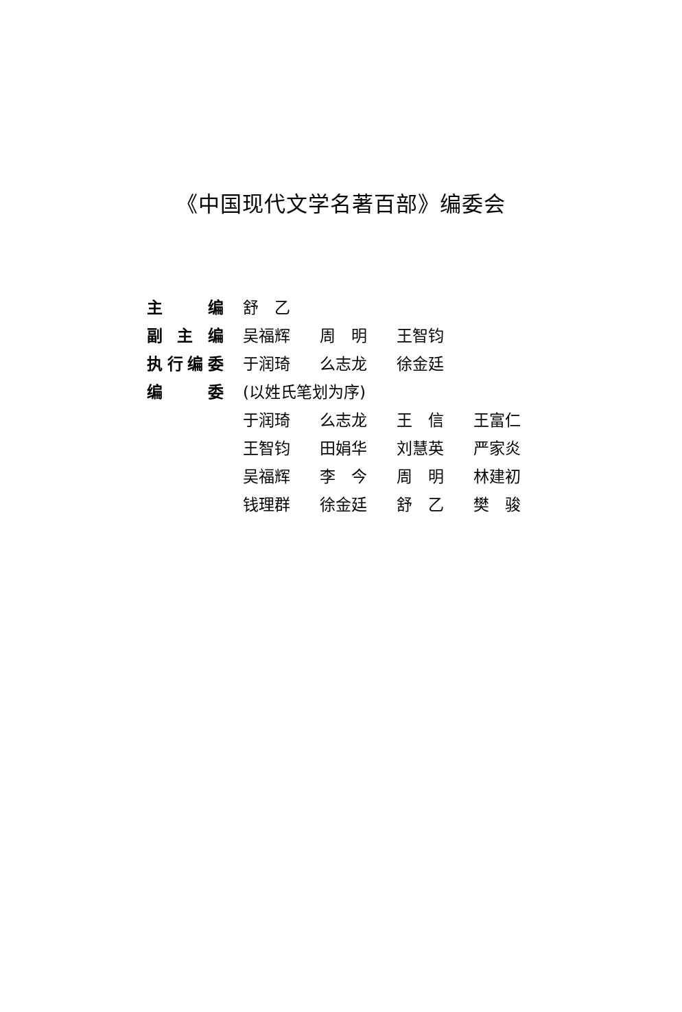《中国现代文学名著百部》编委会
| 主 编 | 舒 乙 | | | |
| 副 主 编 | 吴福辉 | 周 明 | 王智钧 | |
| 执行编委 | 于润琦 | 么志龙 | 徐金廷 | |
| 编 委 | (以姓氏笔划为序) | | | |
| | 于润琦 | 么志龙 | 王 信 | 王富仁 |
| | 王智钧 | 田娟华 | 刘慧英 | 严家炎 |
| | 吴福辉 | 李 今 | 周 明 | 林建初 |
| | 钱理群 | 徐金廷 | 舒 乙 | 樊 骏 |